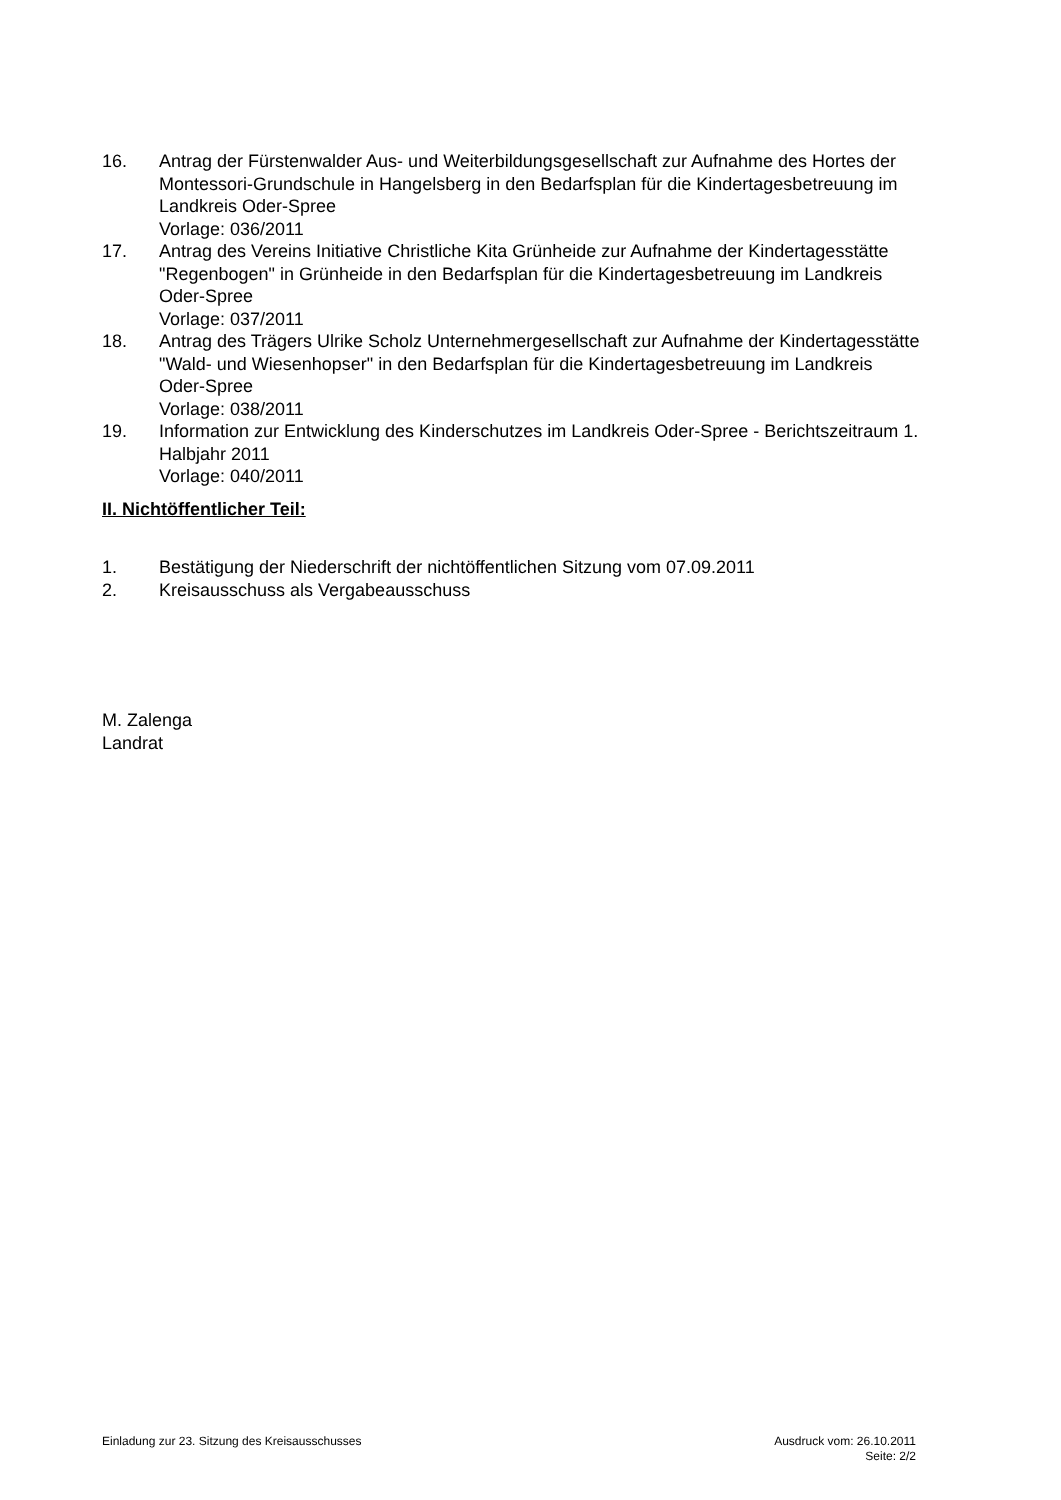16. Antrag der Fürstenwalder Aus- und Weiterbildungsgesellschaft zur Aufnahme des Hortes der Montessori-Grundschule in Hangelsberg in den Bedarfsplan für die Kindertagesbetreuung im Landkreis Oder-Spree
Vorlage: 036/2011
17. Antrag des Vereins Initiative Christliche Kita Grünheide zur Aufnahme der Kindertagesstätte "Regenbogen" in Grünheide in den Bedarfsplan für die Kindertagesbetreuung im Landkreis Oder-Spree
Vorlage: 037/2011
18. Antrag des Trägers Ulrike Scholz Unternehmergesellschaft zur Aufnahme der Kindertagesstätte "Wald- und Wiesenhopser" in den Bedarfsplan für die Kindertagesbetreuung im Landkreis Oder-Spree
Vorlage: 038/2011
19. Information zur Entwicklung des Kinderschutzes im Landkreis Oder-Spree - Berichtszeitraum 1. Halbjahr 2011
Vorlage: 040/2011
II. Nichtöffentlicher Teil:
1. Bestätigung der Niederschrift der nichtöffentlichen Sitzung vom 07.09.2011
2. Kreisausschuss als Vergabeausschuss
M. Zalenga
Landrat
Einladung zur 23. Sitzung des Kreisausschusses
Ausdruck vom: 26.10.2011
Seite: 2/2